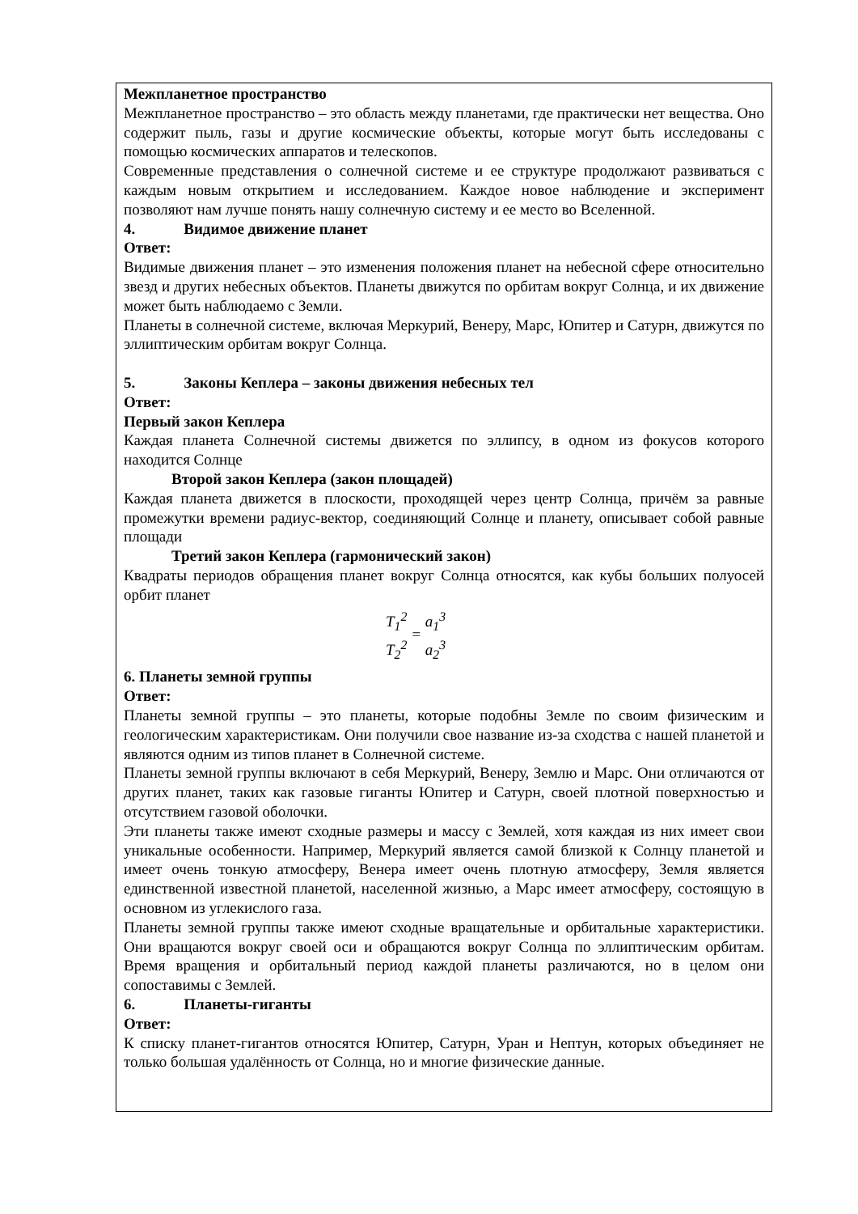Межпланетное пространство
Межпланетное пространство – это область между планетами, где практически нет вещества. Оно содержит пыль, газы и другие космические объекты, которые могут быть исследованы с помощью космических аппаратов и телескопов.
Современные представления о солнечной системе и ее структуре продолжают развиваться с каждым новым открытием и исследованием. Каждое новое наблюдение и эксперимент позволяют нам лучше понять нашу солнечную систему и ее место во Вселенной.
4. Видимое движение планет
Ответ:
Видимые движения планет – это изменения положения планет на небесной сфере относительно звезд и других небесных объектов. Планеты движутся по орбитам вокруг Солнца, и их движение может быть наблюдаемо с Земли.
Планеты в солнечной системе, включая Меркурий, Венеру, Марс, Юпитер и Сатурн, движутся по эллиптическим орбитам вокруг Солнца.
5. Законы Кеплера – законы движения небесных тел
Ответ:
Первый закон Кеплера
Каждая планета Солнечной системы движется по эллипсу, в одном из фокусов которого находится Солнце
Второй закон Кеплера (закон площадей)
Каждая планета движется в плоскости, проходящей через центр Солнца, причём за равные промежутки времени радиус-вектор, соединяющий Солнце и планету, описывает собой равные площади
Третий закон Кеплера (гармонический закон)
Квадраты периодов обращения планет вокруг Солнца относятся, как кубы больших полуосей орбит планет
T<sub>1</sub><sup>2</sup> T<sub>2</sub><sup>2</sup> = a<sub>1</sub><sup>3</sup> a<sub>2</sub><sup>3</sup>
6. Планеты земной группы
Ответ:
Планеты земной группы – это планеты, которые подобны Земле по своим физическим и геологическим характеристикам. Они получили свое название из-за сходства с нашей планетой и являются одним из типов планет в Солнечной системе.
Планеты земной группы включают в себя Меркурий, Венеру, Землю и Марс. Они отличаются от других планет, таких как газовые гиганты Юпитер и Сатурн, своей плотной поверхностью и отсутствием газовой оболочки.
Эти планеты также имеют сходные размеры и массу с Землей, хотя каждая из них имеет свои уникальные особенности. Например, Меркурий является самой близкой к Солнцу планетой и имеет очень тонкую атмосферу, Венера имеет очень плотную атмосферу, Земля является единственной известной планетой, населенной жизнью, а Марс имеет атмосферу, состоящую в основном из углекислого газа.
Планеты земной группы также имеют сходные вращательные и орбитальные характеристики. Они вращаются вокруг своей оси и обращаются вокруг Солнца по эллиптическим орбитам. Время вращения и орбитальный период каждой планеты различаются, но в целом они сопоставимы с Землей.
6. Планеты-гиганты
Ответ:
К списку планет-гигантов относятся Юпитер, Сатурн, Уран и Нептун, которых объединяет не только большая удалённость от Солнца, но и многие физические данные.